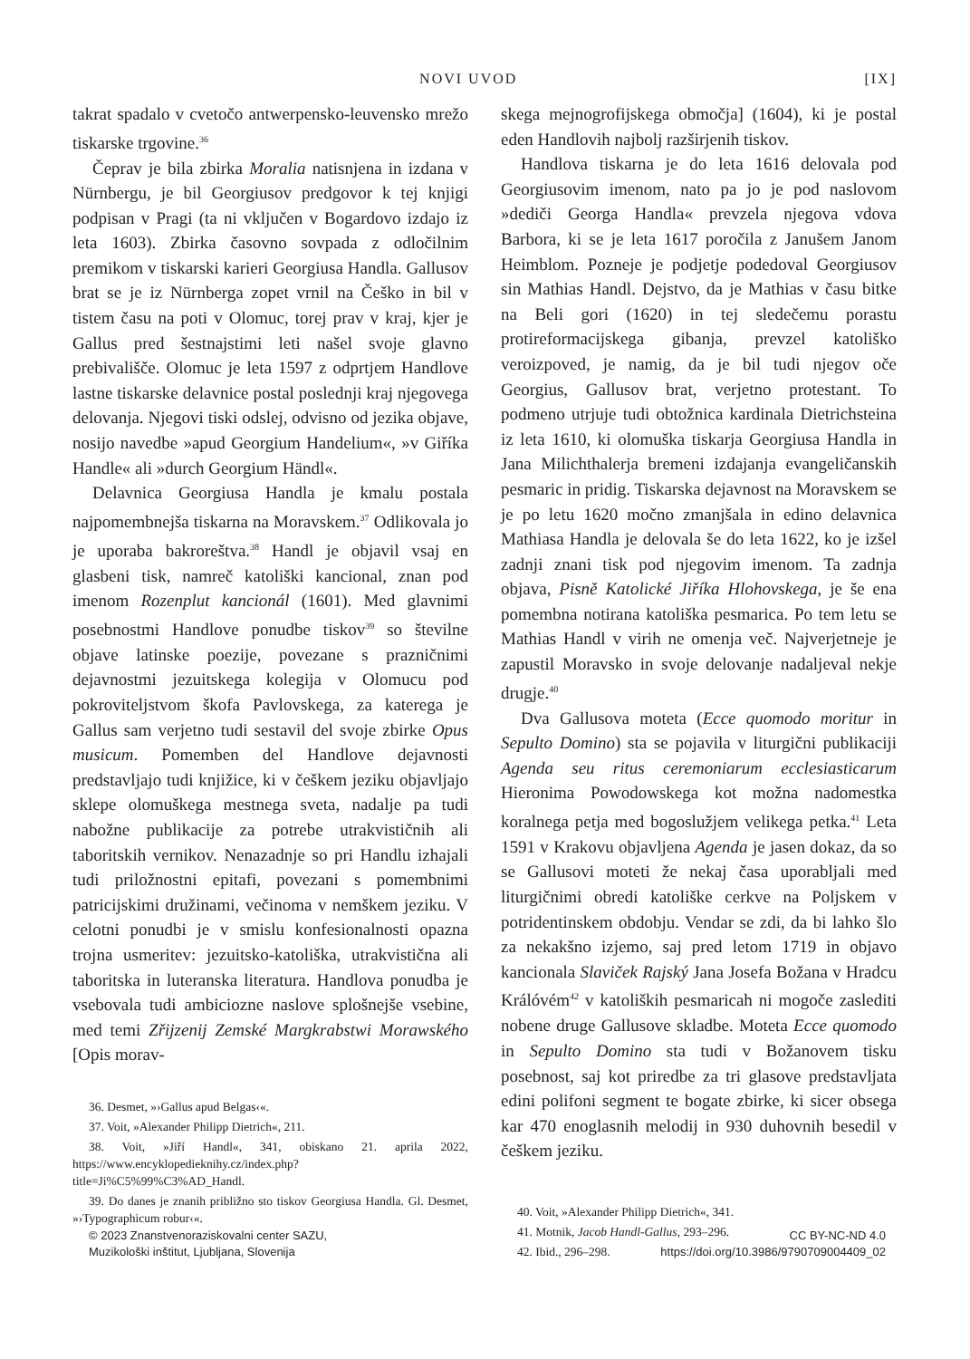NOVI UVOD [IX]
takrat spadalo v cvetočo antwerpensko-leuvensko mrežo tiskarske trgovine.<sup>36</sup>
Čeprav je bila zbirka Moralia natisnjena in izdana v Nürnbergu, je bil Georgiusov predgovor k tej knjigi podpisan v Pragi (ta ni vključen v Bogardovo izdajo iz leta 1603). Zbirka časovno sovpada z odločilnim premikom v tiskarski karieri Georgiusa Handla. Gallusov brat se je iz Nürnberga zopet vrnil na Češko in bil v tistem času na poti v Olomuc, torej prav v kraj, kjer je Gallus pred šestnajstimi leti našel svoje glavno prebivališče. Olomuc je leta 1597 z odprtjem Handlove lastne tiskarske delavnice postal poslednji kraj njegovega delovanja. Njegovi tiski odslej, odvisno od jezika objave, nosijo navedbe »apud Georgium Handelium«, »v Giříka Handle« ali »durch Georgium Händl«.
Delavnica Georgiusa Handla je kmalu postala najpomembnejša tiskarna na Moravskem.<sup>37</sup> Odlikovala jo je uporaba bakroreštva.<sup>38</sup> Handl je objavil vsaj en glasbeni tisk, namreč katoliški kancional, znan pod imenom Rozenplut kancionál (1601). Med glavnimi posebnostmi Handlove ponudbe tiskov<sup>39</sup> so številne objave latinske poezije, povezane s prazničnimi dejavnostmi jezuitskega kolegija v Olomucu pod pokroviteljstvom škofa Pavlovskega, za katerega je Gallus sam verjetno tudi sestavil del svoje zbirke Opus musicum. Pomemben del Handlove dejavnosti predstavljajo tudi knjižice, ki v češkem jeziku objavljajo sklepe olomuškega mestnega sveta, nadalje pa tudi nabožne publikacije za potrebe utrakvističnih ali taboritskih vernikov. Nenazadnje so pri Handlu izhajali tudi priložnostni epitafi, povezani s pomembnimi patricijskimi družinami, večinoma v nemškem jeziku. V celotni ponudbi je v smislu konfesionalnosti opazna trojna usmeritev: jezuitsko-katoliška, utrakvistična ali taboritska in luteranska literatura. Handlova ponudba je vsebovala tudi ambiciozne naslove splošnejše vsebine, med temi Zřijzenij Zemské Margkrabstwi Morawského [Opis morav-
36. Desmet, »›Gallus apud Belgas‹«.
37. Voit, »Alexander Philipp Dietrich«, 211.
38. Voit, »Jiří Handl«, 341, obiskano 21. aprila 2022, https://www.encyklopedieknihy.cz/index.php?title=Ji%C5%99%C3%AD_Handl.
39. Do danes je znanih približno sto tiskov Georgiusa Handla. Gl. Desmet, »›Typographicum robur‹«.
skega mejnogrofijskega območja] (1604), ki je postal eden Handlovih najbolj razširjenih tiskov.
Handlova tiskarna je do leta 1616 delovala pod Georgiusovim imenom, nato pa jo je pod naslovom »dediči Georga Handla« prevzela njegova vdova Barbora, ki se je leta 1617 poročila z Janušem Janom Heimblom. Pozneje je podjetje podedoval Georgiusov sin Mathias Handl. Dejstvo, da je Mathias v času bitke na Beli gori (1620) in tej sledečemu porastu protireformacijskega gibanja, prevzel katoliško veroizpoved, je namig, da je bil tudi njegov oče Georgius, Gallusov brat, verjetno protestant. To podmeno utrjuje tudi obtožnica kardinala Dietrichsteina iz leta 1610, ki olomuška tiskarja Georgiusa Handla in Jana Milichthalerja bremeni izdajanja evangeličanskih pesmaric in pridig. Tiskarska dejavnost na Moravskem se je po letu 1620 močno zmanjšala in edino delavnica Mathiasa Handla je delovala še do leta 1622, ko je izšel zadnji znani tisk pod njegovim imenom. Ta zadnja objava, Pisně Katolické Jiříka Hlohovskega, je še ena pomembna notirana katoliška pesmarica. Po tem letu se Mathias Handl v virih ne omenja več. Najverjetneje je zapustil Moravsko in svoje delovanje nadaljeval nekje drugje.<sup>40</sup>
Dva Gallusova moteta (Ecce quomodo moritur in Sepulto Domino) sta se pojavila v liturgični publikaciji Agenda seu ritus ceremoniarum ecclesiasticarum Hieronima Powodowskega kot možna nadomestka koralnega petja med bogoslužjem velikega petka.<sup>41</sup> Leta 1591 v Krakovu objavljena Agenda je jasen dokaz, da so se Gallusovi moteti že nekaj časa uporabljali med liturgičnimi obredi katoliške cerkve na Poljskem v potridentinskem obdobju. Vendar se zdi, da bi lahko šlo za nekakšno izjemo, saj pred letom 1719 in objavo kancionala Slaviček Rajský Jana Josefa Božana v Hradcu Králóvém<sup>42</sup> v katoliških pesmaricah ni mogoče zaslediti nobene druge Gallusove skladbe. Moteta Ecce quomodo in Sepulto Domino sta tudi v Božanovem tisku posebnost, saj kot priredbe za tri glasove predstavljata edini polifoni segment te bogate zbirke, ki sicer obsega kar 470 enoglasnih melodij in 930 duhovnih besedil v češkem jeziku.
40. Voit, »Alexander Philipp Dietrich«, 341.
41. Motnik, Jacob Handl-Gallus, 293–296.
42. Ibid., 296–298.
© 2023 Znanstvenoraziskovalni center SAZU,
Muzikološki inštitut, Ljubljana, Slovenija
CC BY-NC-ND 4.0
https://doi.org/10.3986/9790709004409_02